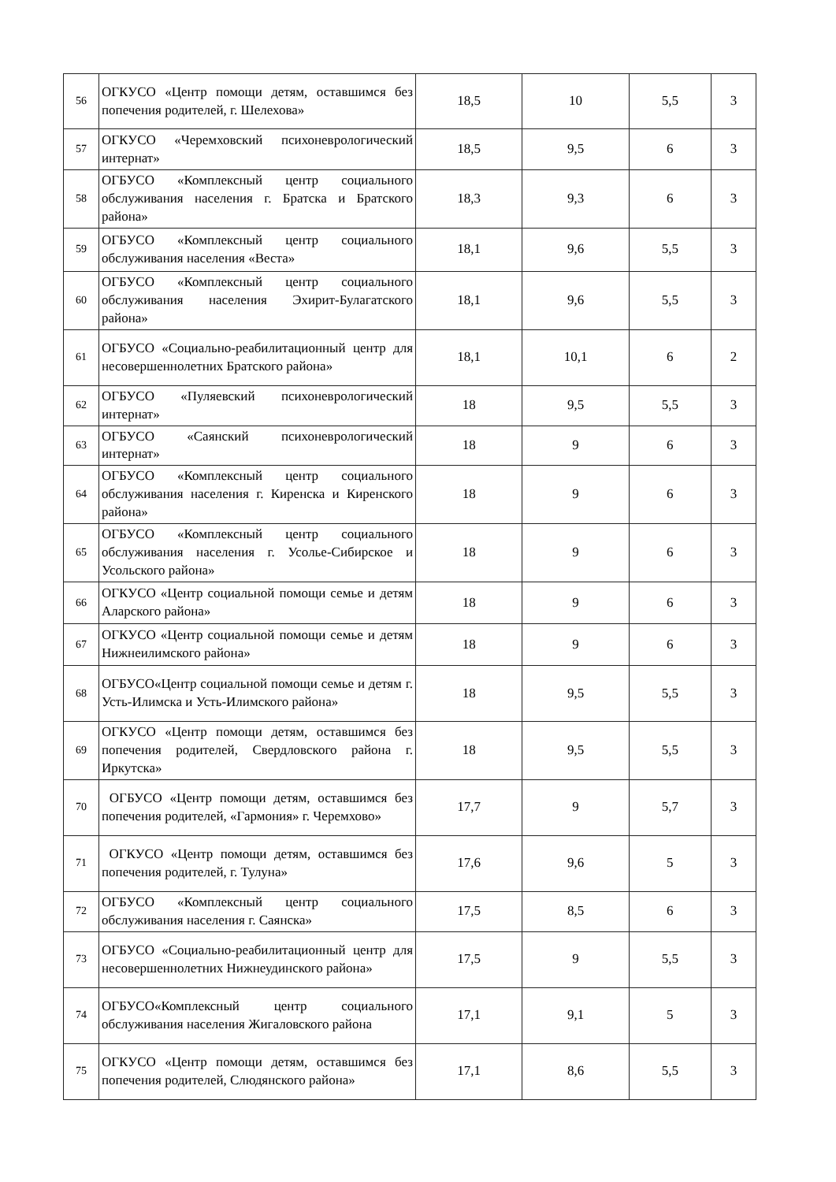| 56 | ОГКУСО «Центр помощи детям, оставшимся без попечения родителей, г. Шелехова» | 18,5 | 10 | 5,5 | 3 |
| 57 | ОГКУСО «Черемховский психоневрологический интернат» | 18,5 | 9,5 | 6 | 3 |
| 58 | ОГБУСО «Комплексный центр социального обслуживания населения г. Братска и Братского района» | 18,3 | 9,3 | 6 | 3 |
| 59 | ОГБУСО «Комплексный центр социального обслуживания населения «Веста» | 18,1 | 9,6 | 5,5 | 3 |
| 60 | ОГБУСО «Комплексный центр социального обслуживания населения Эхирит-Булагатского района» | 18,1 | 9,6 | 5,5 | 3 |
| 61 | ОГБУСО «Социально-реабилитационный центр для несовершеннолетних Братского района» | 18,1 | 10,1 | 6 | 2 |
| 62 | ОГБУСО «Пуляевский психоневрологический интернат» | 18 | 9,5 | 5,5 | 3 |
| 63 | ОГБУСО «Саянский психоневрологический интернат» | 18 | 9 | 6 | 3 |
| 64 | ОГБУСО «Комплексный центр социального обслуживания населения г. Киренска и Киренского района» | 18 | 9 | 6 | 3 |
| 65 | ОГБУСО «Комплексный центр социального обслуживания населения г. Усолье-Сибирское и Усольского района» | 18 | 9 | 6 | 3 |
| 66 | ОГКУСО «Центр социальной помощи семье и детям Аларского района» | 18 | 9 | 6 | 3 |
| 67 | ОГКУСО «Центр социальной помощи семье и детям Нижнеилимского района» | 18 | 9 | 6 | 3 |
| 68 | ОГБУСО«Центр социальной помощи семье и детям г. Усть-Илимска и Усть-Илимского района» | 18 | 9,5 | 5,5 | 3 |
| 69 | ОГКУСО «Центр помощи детям, оставшимся без попечения родителей, Свердловского района г. Иркутска» | 18 | 9,5 | 5,5 | 3 |
| 70 | ОГБУСО «Центр помощи детям, оставшимся без попечения родителей, «Гармония» г. Черемхово» | 17,7 | 9 | 5,7 | 3 |
| 71 | ОГКУСО «Центр помощи детям, оставшимся без попечения родителей, г. Тулуна» | 17,6 | 9,6 | 5 | 3 |
| 72 | ОГБУСО «Комплексный центр социального обслуживания населения г. Саянска» | 17,5 | 8,5 | 6 | 3 |
| 73 | ОГБУСО «Социально-реабилитационный центр для несовершеннолетних Нижнеудинского района» | 17,5 | 9 | 5,5 | 3 |
| 74 | ОГБУСО«Комплексный центр социального обслуживания населения Жигаловского района | 17,1 | 9,1 | 5 | 3 |
| 75 | ОГКУСО «Центр помощи детям, оставшимся без попечения родителей, Слюдянского района» | 17,1 | 8,6 | 5,5 | 3 |